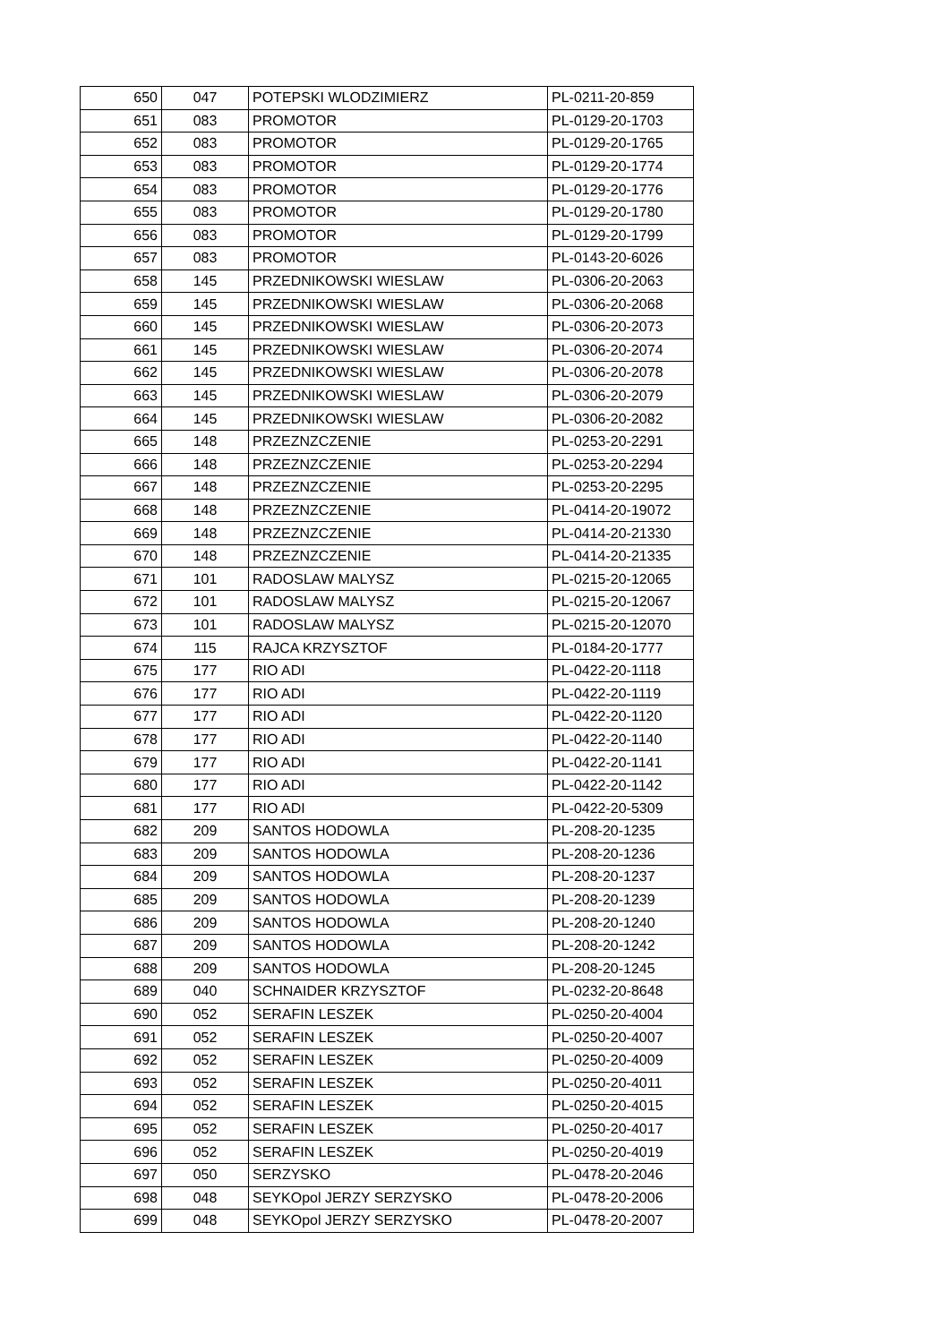| 650 | 047 | POTEPSKI WLODZIMIERZ | PL-0211-20-859 |
| 651 | 083 | PROMOTOR | PL-0129-20-1703 |
| 652 | 083 | PROMOTOR | PL-0129-20-1765 |
| 653 | 083 | PROMOTOR | PL-0129-20-1774 |
| 654 | 083 | PROMOTOR | PL-0129-20-1776 |
| 655 | 083 | PROMOTOR | PL-0129-20-1780 |
| 656 | 083 | PROMOTOR | PL-0129-20-1799 |
| 657 | 083 | PROMOTOR | PL-0143-20-6026 |
| 658 | 145 | PRZEDNIKOWSKI WIESLAW | PL-0306-20-2063 |
| 659 | 145 | PRZEDNIKOWSKI WIESLAW | PL-0306-20-2068 |
| 660 | 145 | PRZEDNIKOWSKI WIESLAW | PL-0306-20-2073 |
| 661 | 145 | PRZEDNIKOWSKI WIESLAW | PL-0306-20-2074 |
| 662 | 145 | PRZEDNIKOWSKI WIESLAW | PL-0306-20-2078 |
| 663 | 145 | PRZEDNIKOWSKI WIESLAW | PL-0306-20-2079 |
| 664 | 145 | PRZEDNIKOWSKI WIESLAW | PL-0306-20-2082 |
| 665 | 148 | PRZEZNZCZENIE | PL-0253-20-2291 |
| 666 | 148 | PRZEZNZCZENIE | PL-0253-20-2294 |
| 667 | 148 | PRZEZNZCZENIE | PL-0253-20-2295 |
| 668 | 148 | PRZEZNZCZENIE | PL-0414-20-19072 |
| 669 | 148 | PRZEZNZCZENIE | PL-0414-20-21330 |
| 670 | 148 | PRZEZNZCZENIE | PL-0414-20-21335 |
| 671 | 101 | RADOSLAW MALYSZ | PL-0215-20-12065 |
| 672 | 101 | RADOSLAW MALYSZ | PL-0215-20-12067 |
| 673 | 101 | RADOSLAW MALYSZ | PL-0215-20-12070 |
| 674 | 115 | RAJCA KRZYSZTOF | PL-0184-20-1777 |
| 675 | 177 | RIO ADI | PL-0422-20-1118 |
| 676 | 177 | RIO ADI | PL-0422-20-1119 |
| 677 | 177 | RIO ADI | PL-0422-20-1120 |
| 678 | 177 | RIO ADI | PL-0422-20-1140 |
| 679 | 177 | RIO ADI | PL-0422-20-1141 |
| 680 | 177 | RIO ADI | PL-0422-20-1142 |
| 681 | 177 | RIO ADI | PL-0422-20-5309 |
| 682 | 209 | SANTOS HODOWLA | PL-208-20-1235 |
| 683 | 209 | SANTOS HODOWLA | PL-208-20-1236 |
| 684 | 209 | SANTOS HODOWLA | PL-208-20-1237 |
| 685 | 209 | SANTOS HODOWLA | PL-208-20-1239 |
| 686 | 209 | SANTOS HODOWLA | PL-208-20-1240 |
| 687 | 209 | SANTOS HODOWLA | PL-208-20-1242 |
| 688 | 209 | SANTOS HODOWLA | PL-208-20-1245 |
| 689 | 040 | SCHNAIDER KRZYSZTOF | PL-0232-20-8648 |
| 690 | 052 | SERAFIN LESZEK | PL-0250-20-4004 |
| 691 | 052 | SERAFIN LESZEK | PL-0250-20-4007 |
| 692 | 052 | SERAFIN LESZEK | PL-0250-20-4009 |
| 693 | 052 | SERAFIN LESZEK | PL-0250-20-4011 |
| 694 | 052 | SERAFIN LESZEK | PL-0250-20-4015 |
| 695 | 052 | SERAFIN LESZEK | PL-0250-20-4017 |
| 696 | 052 | SERAFIN LESZEK | PL-0250-20-4019 |
| 697 | 050 | SERZYSKO | PL-0478-20-2046 |
| 698 | 048 | SEYKOpol JERZY SERZYSKO | PL-0478-20-2006 |
| 699 | 048 | SEYKOpol JERZY SERZYSKO | PL-0478-20-2007 |